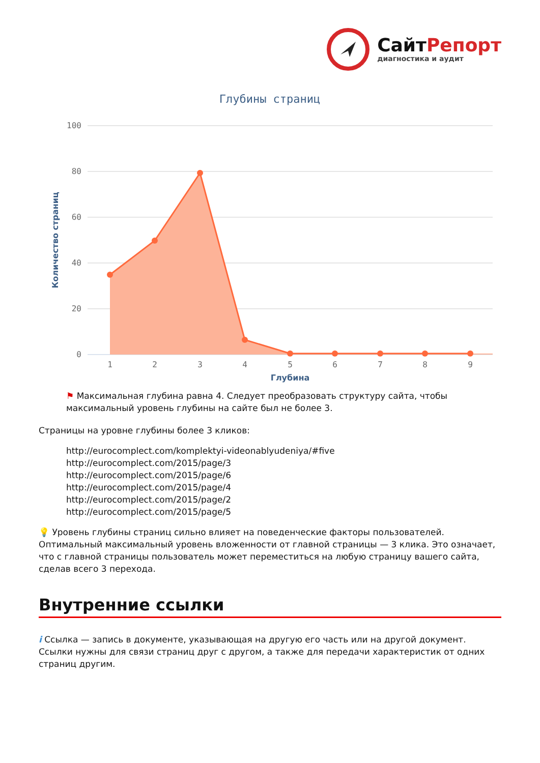СайтРепорт
диагностика и аудит
Глубины страниц
100
80
60
40
20
0
Количество страниц
1
2
3
4
5
6
7
8
9
Глубина
⚑ Максимальная глубина равна 4. Следует преобразовать структуру сайта, чтобы максимальный уровень глубины на сайте был не более 3.
Страницы на уровне глубины более 3 кликов:
http://eurocomplect.com/komplektyi-videonablyudeniya/#five
http://eurocomplect.com/2015/page/3
http://eurocomplect.com/2015/page/6
http://eurocomplect.com/2015/page/4
http://eurocomplect.com/2015/page/2
http://eurocomplect.com/2015/page/5
💡 Уровень глубины страниц сильно влияет на поведенческие факторы пользователей. Оптимальный максимальный уровень вложенности от главной страницы — 3 клика. Это означает, что с главной страницы пользователь может переместиться на любую страницу вашего сайта, сделав всего 3 перехода.
Внутренние ссылки
i Ссылка — запись в документе, указывающая на другую его часть или на другой документ. Ссылки нужны для связи страниц друг с другом, а также для передачи характеристик от одних страниц другим.